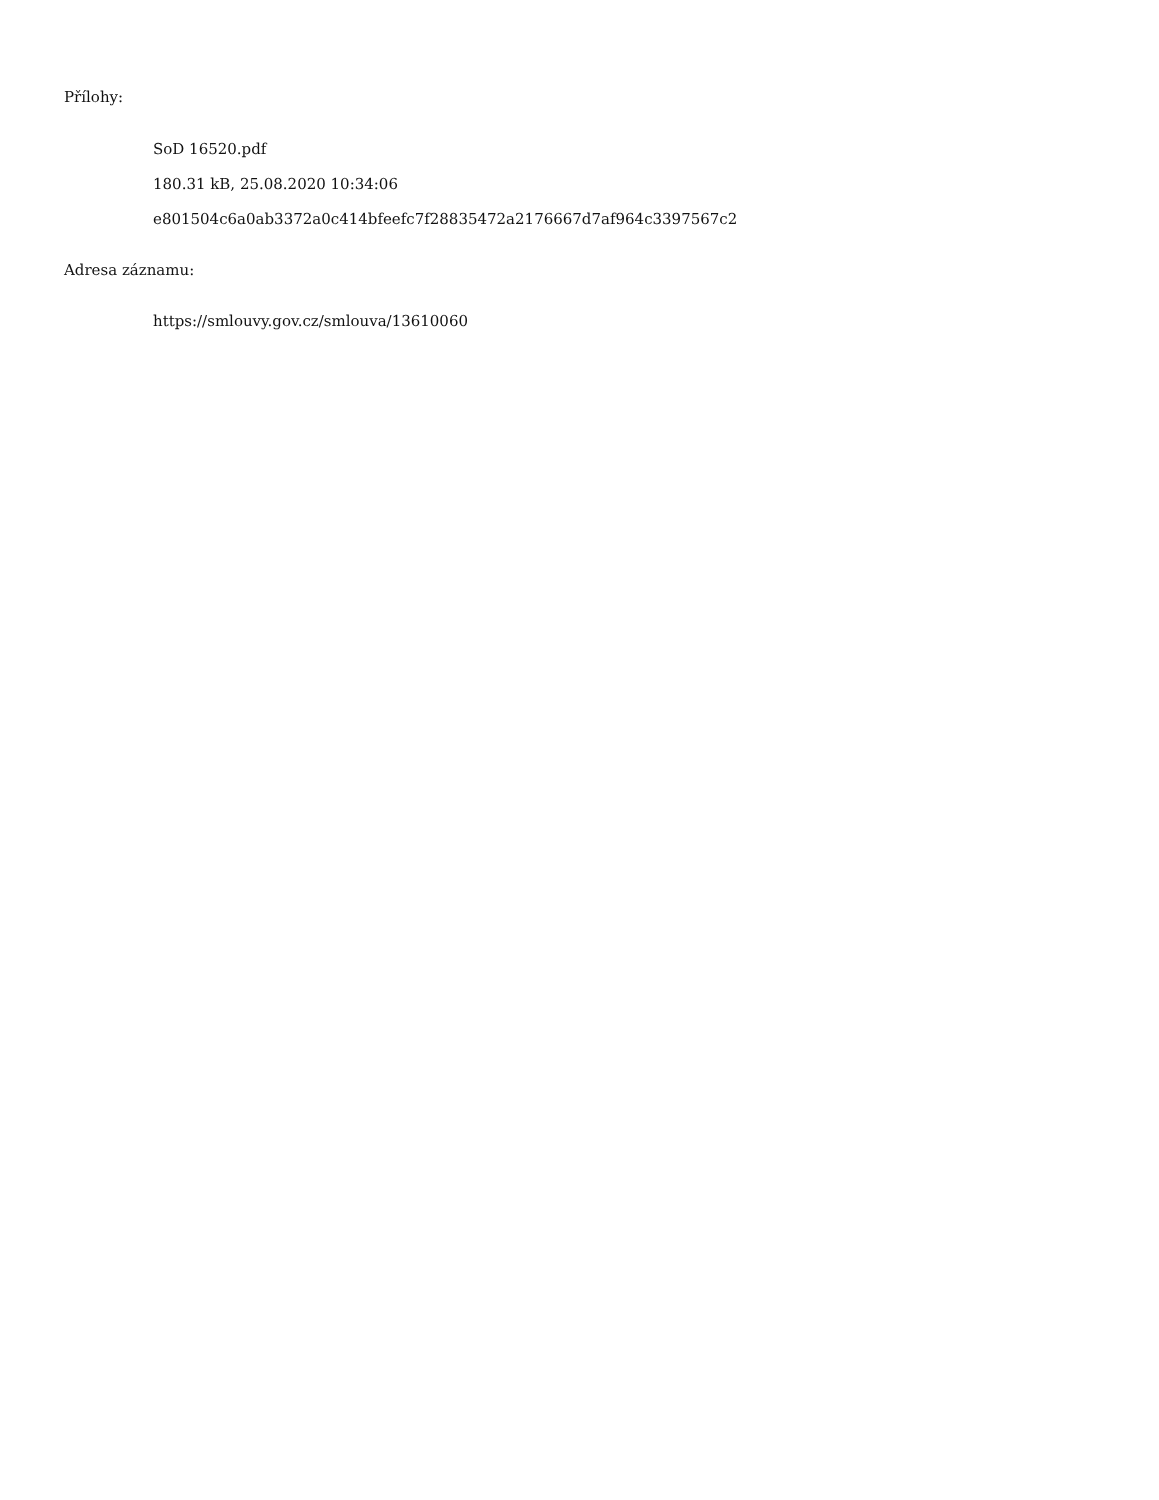Přílohy:
SoD 16520.pdf
180.31 kB, 25.08.2020 10:34:06
e801504c6a0ab3372a0c414bfeefc7f28835472a2176667d7af964c3397567c2
Adresa záznamu:
https://smlouvy.gov.cz/smlouva/13610060